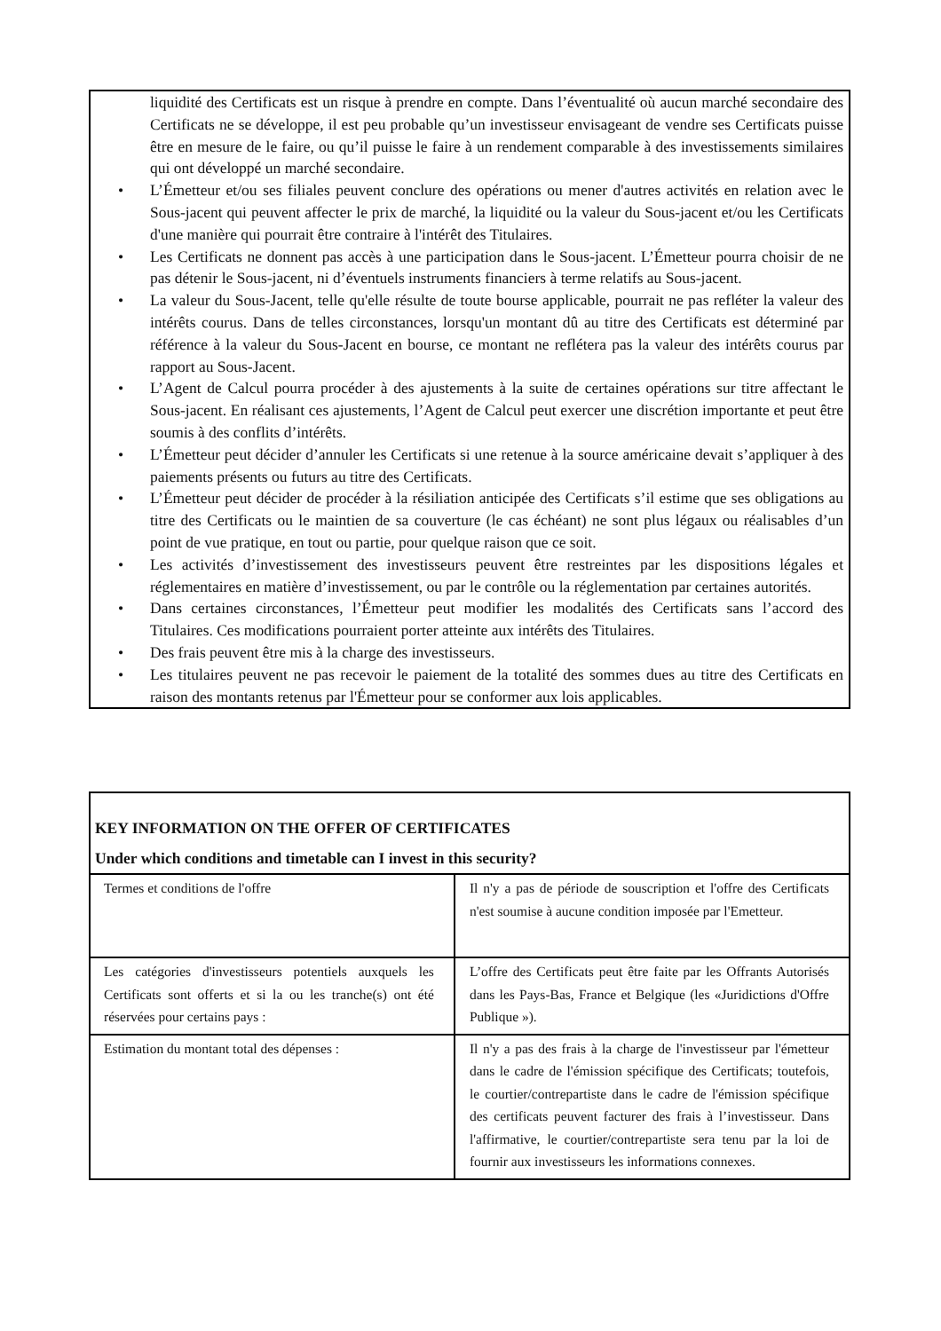liquidité des Certificats est un risque à prendre en compte. Dans l’éventualité où aucun marché secondaire des Certificats ne se développe, il est peu probable qu’un investisseur envisageant de vendre ses Certificats puisse être en mesure de le faire, ou qu’il puisse le faire à un rendement comparable à des investissements similaires qui ont développé un marché secondaire.
• L’Émetteur et/ou ses filiales peuvent conclure des opérations ou mener d'autres activités en relation avec le Sous-jacent qui peuvent affecter le prix de marché, la liquidité ou la valeur du Sous-jacent et/ou les Certificats d'une manière qui pourrait être contraire à l'intérêt des Titulaires.
• Les Certificats ne donnent pas accès à une participation dans le Sous-jacent. L’Émetteur pourra choisir de ne pas détenir le Sous-jacent, ni d’éventuels instruments financiers à terme relatifs au Sous-jacent.
• La valeur du Sous-Jacent, telle qu'elle résulte de toute bourse applicable, pourrait ne pas refléter la valeur des intérêts courus. Dans de telles circonstances, lorsqu'un montant dû au titre des Certificats est déterminé par référence à la valeur du Sous-Jacent en bourse, ce montant ne reflétera pas la valeur des intérêts courus par rapport au Sous-Jacent.
• L’Agent de Calcul pourra procéder à des ajustements à la suite de certaines opérations sur titre affectant le Sous-jacent. En réalisant ces ajustements, l’Agent de Calcul peut exercer une discrétion importante et peut être soumis à des conflits d’intérêts.
• L’Émetteur peut décider d’annuler les Certificats si une retenue à la source américaine devait s’appliquer à des paiements présents ou futurs au titre des Certificats.
• L’Émetteur peut décider de procéder à la résiliation anticipée des Certificats s’il estime que ses obligations au titre des Certificats ou le maintien de sa couverture (le cas échéant) ne sont plus légaux ou réalisables d’un point de vue pratique, en tout ou partie, pour quelque raison que ce soit.
• Les activités d’investissement des investisseurs peuvent être restreintes par les dispositions légales et réglementaires en matière d’investissement, ou par le contrôle ou la réglementation par certaines autorités.
• Dans certaines circonstances, l’Émetteur peut modifier les modalités des Certificats sans l’accord des Titulaires. Ces modifications pourraient porter atteinte aux intérêts des Titulaires.
• Des frais peuvent être mis à la charge des investisseurs.
• Les titulaires peuvent ne pas recevoir le paiement de la totalité des sommes dues au titre des Certificats en raison des montants retenus par l'Émetteur pour se conformer aux lois applicables.
KEY INFORMATION ON THE OFFER OF CERTIFICATES
Under which conditions and timetable can I invest in this security?
| Termes et conditions de l'offre | Il n'y a pas de période de souscription et l'offre des Certificats n'est soumise à aucune condition imposée par l'Emetteur. |
| Les catégories d'investisseurs potentiels auxquels les Certificats sont offerts et si la ou les tranche(s) ont été réservées pour certains pays : | L’offre des Certificats peut être faite par les Offrants Autorisés dans les Pays-Bas, France et Belgique (les «Juridictions d'Offre Publique »). |
| Estimation du montant total des dépenses : | Il n'y a pas des frais à la charge de l'investisseur par l'émetteur dans le cadre de l'émission spécifique des Certificats; toutefois, le courtier/contrepartiste dans le cadre de l'émission spécifique des certificats peuvent facturer des frais à l’investisseur. Dans l'affirmative, le courtier/contrepartiste sera tenu par la loi de fournir aux investisseurs les informations connexes. |